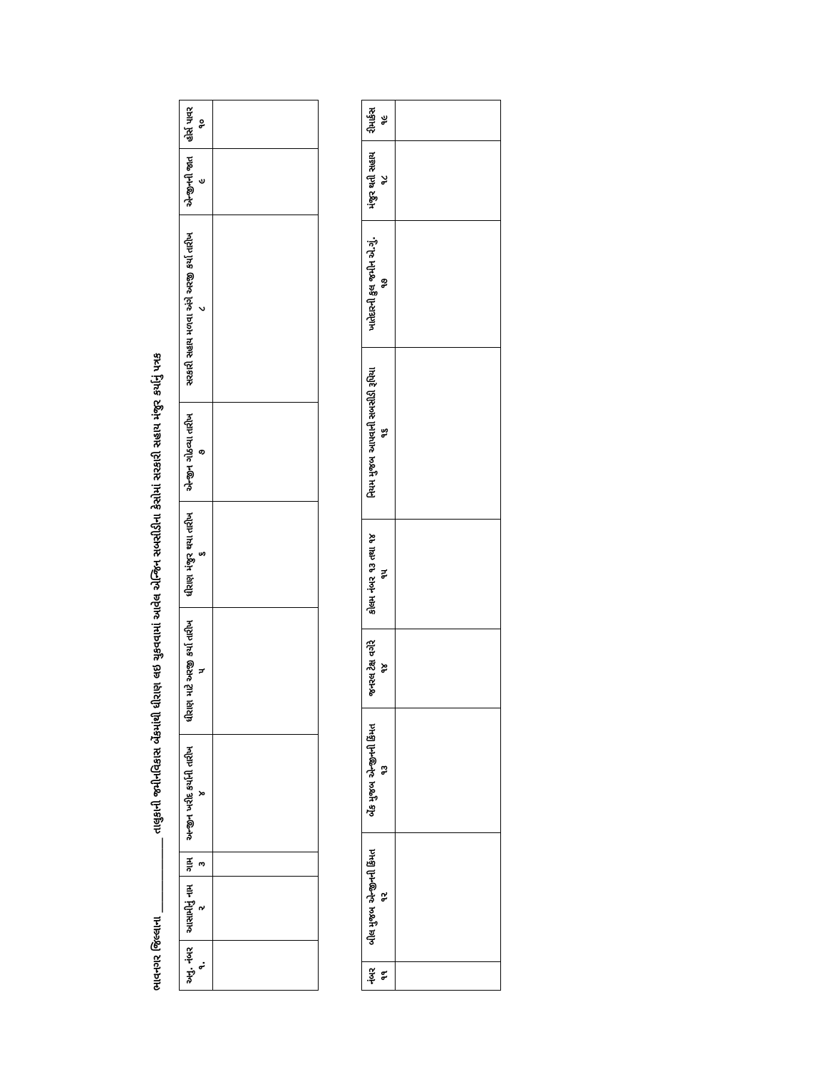ભાવનગર જિલ્લાના ______________ તાલુકાની જમીનવિકાસ બેંકમાંથી ધીરાણ લઇ ચુકવવામાં આવેલ એન્જિન સબસીડીના કેસોમાં સરકારી સહાય મંજુર કર્યાનું પત્રક
| અનુ. નંબર ૧. | આસામીનું નામ ૨ | ગામ ૩ | અન્જીન ખરીદ કર્યાની તારીખ ૪ | ધીરાણ માટે અરજી કર્યા તારીખ ૫ | ધીરાણ મંજુર થયા તારીખ ૬ | એન્જીન ગોઠવ્યા તારીખ ૭ | સરકારી સહાય મળવા અંગે અરજી કર્યા તારીખ ૮ | એન્જીનની જાત ૯ | હોર્સ પાવર ૧૦ |
| --- | --- | --- | --- | --- | --- | --- | --- | --- | --- |
| નંબર ૧૧ | બીલ મુજબ એન્જીનની કિંમત ૧૨ | બેંક મુજબ એન્જીનની કિંમત ૧૩ | જનરલ ટેક્ષ વગેરે ૧૪ | કોલમ નંબર ૧૩ તથા ૧૪ ૧૫ | નિયમ મુજબ આપવાની સબસીડી રૂપિયા ૧૬ | ખાતેદારની કુલ જમીન એ.ગું. ૧૭ | મંજુર થતી સહાય ૧૮ | રીમાર્કસ ૧૯ |
| --- | --- | --- | --- | --- | --- | --- | --- | --- |